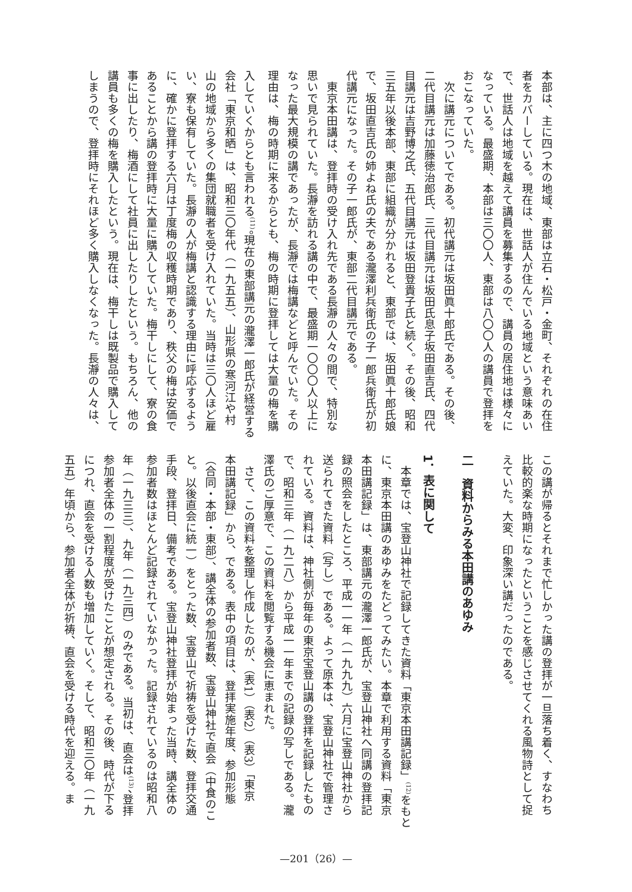本部は、主に四つ木の地域、東部は立石・松戸・金町、それぞれの在住
者をカバーしている。現在は、世話人が住んでいる地域という意味あい
で、世話人は地域を越えて講員を募集するので、講員の居住地は様々に
なっている。最盛期、本部は三〇〇人、東部は八〇〇人の講員で登拝を
おこなっていた。
　次に講元についてである。初代講元は坂田眞十郎氏である。その後、
二代目講元は加藤徳治郎氏、三代目講元は坂田氏息子坂田直吉氏、四代
目講元は吉野博之氏、五代目講元は坂田登貴子氏と続く。その後、昭和
三五年以後本部、東部に組織が分かれると、東部では、坂田眞十郎氏娘
で、坂田直吉氏の姉よね氏の夫である瀧澤利兵衛氏の子一郎兵衛氏が初
代講元になった。その子一郎氏が、東部二代目講元である。
　東京本田講は、登拝時の受け入れ先である長瀞の人々の間で、特別な
思いで見られていた。長瀞を訪れる講の中で、最盛期一〇〇〇人以上に
なった最大規模の講であったが、長瀞では梅講などと呼んでいた。その
理由は、梅の時期に来るからとも、梅の時期に登拝しては大量の梅を購
入していくからとも言われる<sup>(11)</sup>。現在の東部講元の瀧澤一郎氏が経営する
会社「東京和晒」は、昭和三〇年代（一九五五）、山形県の寒河江や村
山の地域から多くの集団就職者を受け入れていた。当時は三〇人ほど雇
い、寮も保有していた。長瀞の人が梅講と認識する理由に呼応するよう
に、確かに登拝する六月は丁度梅の収穫時期であり、秩父の梅は安価で
あることから講の登拝時に大量に購入していた。梅干しにして、寮の食
事に出したり、梅酒にして社員に出したりしたという。もちろん、他の
講員も多くの梅を購入したという。現在は、梅干しは既製品で購入して
しまうので、登拝時にそれほど多く購入しなくなった。長瀞の人々は、
この講が帰るとそれまで忙しかった講の登拝が一旦落ち着く、すなわち
比較的楽な時期になったということを感じさせてくれる風物詩として捉
えていた。大変、印象深い講だったのである。
　
二　資料からみる本田講のあゆみ
　
1．表に関して
　本章では、宝登山神社で記録してきた資料「東京本田講記録」<sup>(12)</sup>をもと
に、東京本田講のあゆみをたどってみたい。本章で利用する資料「東京
本田講記録」は、東部講元の瀧澤一郎氏が、宝登山神社へ同講の登拝記
録の照会をしたところ、平成一一年（一九九九）六月に宝登山神社から
送られてきた資料（写し）である。よって原本は、宝登山神社で管理さ
れている。資料は、神社側が毎年の東京宝登山講の登拝を記録したもの
で、昭和三年（一九二八）から平成一一年までの記録の写しである。瀧
澤氏のご厚意で、この資料を閲覧する機会に恵まれた。
　さて、この資料を整理し作成したのが、（表1）（表2）（表3）「東京
本田講記録」から、である。表中の項目は、登拝実施年度、参加形態
（合同・本部・東部）、講全体の参加者数、宝登山神社で直会（中食のこ
と。以後直会に統一）をとった数、宝登山で祈祷を受けた数、登拝交通
手段、登拝日、備考である。宝登山神社登拝が始まった当時、講全体の
参加者数はほとんど記録されていなかった。記録されているのは昭和八
年（一九三三）、九年（一九三四）のみである。当初は、直会は<sup>(13)</sup>、登拝
参加者全体の一割程度が受けたことが想定される。その後、時代が下る
につれ、直会を受ける人数も増加していく。そして、昭和三〇年（一九
五五）年頃から、参加者全体が祈祷、直会を受ける時代を迎える。ま
—201（26）—